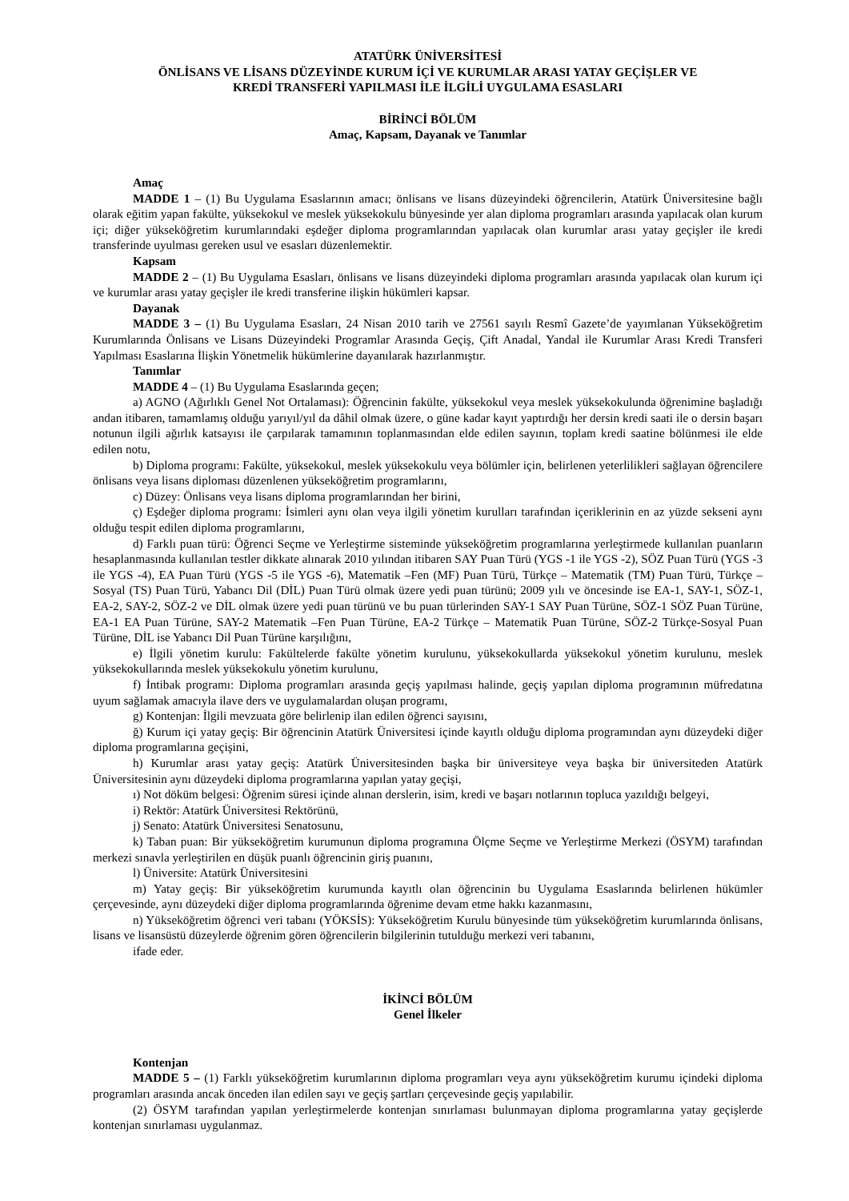ATATÜRK ÜNİVERSİTESİ
ÖNLİSANS VE LİSANS DÜZEYİNDE KURUM İÇİ VE KURUMLAR ARASI YATAY GEÇİŞLER VE
KREDİ TRANSFERİ YAPILMASI İLE İLGİLİ UYGULAMA ESASLARI
BİRİNCİ BÖLÜM
Amaç, Kapsam, Dayanak ve Tanımlar
Amaç
MADDE 1 – (1) Bu Uygulama Esaslarının amacı; önlisans ve lisans düzeyindeki öğrencilerin, Atatürk Üniversitesine bağlı olarak eğitim yapan fakülte, yüksekokul ve meslek yüksekokulu bünyesinde yer alan diploma programları arasında yapılacak olan kurum içi; diğer yükseköğretim kurumlarındaki eşdeğer diploma programlarından yapılacak olan kurumlar arası yatay geçişler ile kredi transferinde uyulması gereken usul ve esasları düzenlemektir.
Kapsam
MADDE 2 – (1) Bu Uygulama Esasları, önlisans ve lisans düzeyindeki diploma programları arasında yapılacak olan kurum içi ve kurumlar arası yatay geçişler ile kredi transferine ilişkin hükümleri kapsar.
Dayanak
MADDE 3 – (1) Bu Uygulama Esasları, 24 Nisan 2010 tarih ve 27561 sayılı Resmî Gazete’de yayımlanan Yükseköğretim Kurumlarında Önlisans ve Lisans Düzeyindeki Programlar Arasında Geçiş, Çift Anadal, Yandal ile Kurumlar Arası Kredi Transferi Yapılması Esaslarına İlişkin Yönetmelik hükümlerine dayanılarak hazırlanmıştır.
Tanımlar
MADDE 4 – (1) Bu Uygulama Esaslarında geçen;
a) AGNO (Ağırlıklı Genel Not Ortalaması): Öğrencinin fakülte, yüksekokul veya meslek yüksekokulunda öğrenimine başladığı andan itibaren, tamamlamış olduğu yarıyıl/yıl da dâhil olmak üzere, o güne kadar kayıt yaptırdığı her dersin kredi saati ile o dersin başarı notunun ilgili ağırlık katsayısı ile çarpılarak tamamının toplanmasından elde edilen sayının, toplam kredi saatine bölünmesi ile elde edilen notu,
b) Diploma programı: Fakülte, yüksekokul, meslek yüksekokulu veya bölümler için, belirlenen yeterlilikleri sağlayan öğrencilere önlisans veya lisans diploması düzenlenen yükseköğretim programlarını,
c) Düzey: Önlisans veya lisans diploma programlarından her birini,
ç) Eşdeğer diploma programı: İsimleri aynı olan veya ilgili yönetim kurulları tarafından içeriklerinin en az yüzde sekseni aynı olduğu tespit edilen diploma programlarını,
d) Farklı puan türü: Öğrenci Seçme ve Yerleştirme sisteminde yükseköğretim programlarına yerleştirmede kullanılan puanların hesaplanmasında kullanılan testler dikkate alınarak 2010 yılından itibaren SAY Puan Türü (YGS -1 ile YGS -2), SÖZ Puan Türü (YGS -3 ile YGS -4), EA Puan Türü (YGS -5 ile YGS -6), Matematik –Fen (MF) Puan Türü, Türkçe – Matematik (TM) Puan Türü, Türkçe – Sosyal (TS) Puan Türü, Yabancı Dil (DİL) Puan Türü olmak üzere yedi puan türünü; 2009 yılı ve öncesinde ise EA-1, SAY-1, SÖZ-1, EA-2, SAY-2, SÖZ-2 ve DİL olmak üzere yedi puan türünü ve bu puan türlerinden SAY-1 SAY Puan Türüne, SÖZ-1 SÖZ Puan Türüne, EA-1 EA Puan Türüne, SAY-2 Matematik –Fen Puan Türüne, EA-2 Türkçe – Matematik Puan Türüne, SÖZ-2 Türkçe-Sosyal Puan Türüne, DİL ise Yabancı Dil Puan Türüne karşılığını,
e) İlgili yönetim kurulu: Fakültelerde fakülte yönetim kurulunu, yüksekokullarda yüksekokul yönetim kurulunu, meslek yüksekokullarında meslek yüksekokulu yönetim kurulunu,
f) İntibak programı: Diploma programları arasında geçiş yapılması halinde, geçiş yapılan diploma programının müfredatına uyum sağlamak amacıyla ilave ders ve uygulamalardan oluşan programı,
g) Kontenjan: İlgili mevzuata göre belirlenip ilan edilen öğrenci sayısını,
ğ) Kurum içi yatay geçiş: Bir öğrencinin Atatürk Üniversitesi içinde kayıtlı olduğu diploma programından aynı düzeydeki diğer diploma programlarına geçişini,
h) Kurumlar arası yatay geçiş: Atatürk Üniversitesinden başka bir üniversiteye veya başka bir üniversiteden Atatürk Üniversitesinin aynı düzeydeki diploma programlarına yapılan yatay geçişi,
ı) Not döküm belgesi: Öğrenim süresi içinde alınan derslerin, isim, kredi ve başarı notlarının topluca yazıldığı belgeyi,
i) Rektör: Atatürk Üniversitesi Rektörünü,
j) Senato: Atatürk Üniversitesi Senatosunu,
k) Taban puan: Bir yükseköğretim kurumunun diploma programına Ölçme Seçme ve Yerleştirme Merkezi (ÖSYM) tarafından merkezi sınavla yerleştirilen en düşük puanlı öğrencinin giriş puanını,
l) Üniversite: Atatürk Üniversitesini
m) Yatay geçiş: Bir yükseköğretim kurumunda kayıtlı olan öğrencinin bu Uygulama Esaslarında belirlenen hükümler çerçevesinde, aynı düzeydeki diğer diploma programlarında öğrenime devam etme hakkı kazanmasını,
n) Yükseköğretim öğrenci veri tabanı (YÖKSİS): Yükseköğretim Kurulu bünyesinde tüm yükseköğretim kurumlarında önlisans, lisans ve lisansüstü düzeylerde öğrenim gören öğrencilerin bilgilerinin tutulduğu merkezi veri tabanını,
ifade eder.
İKİNCİ BÖLÜM
Genel İlkeler
Kontenjan
MADDE 5 – (1) Farklı yükseköğretim kurumlarının diploma programları veya aynı yükseköğretim kurumu içindeki diploma programları arasında ancak önceden ilan edilen sayı ve geçiş şartları çerçevesinde geçiş yapılabilir.
(2) ÖSYM tarafından yapılan yerleştirmelerde kontenjan sınırlaması bulunmayan diploma programlarına yatay geçişlerde kontenjan sınırlaması uygulanmaz.